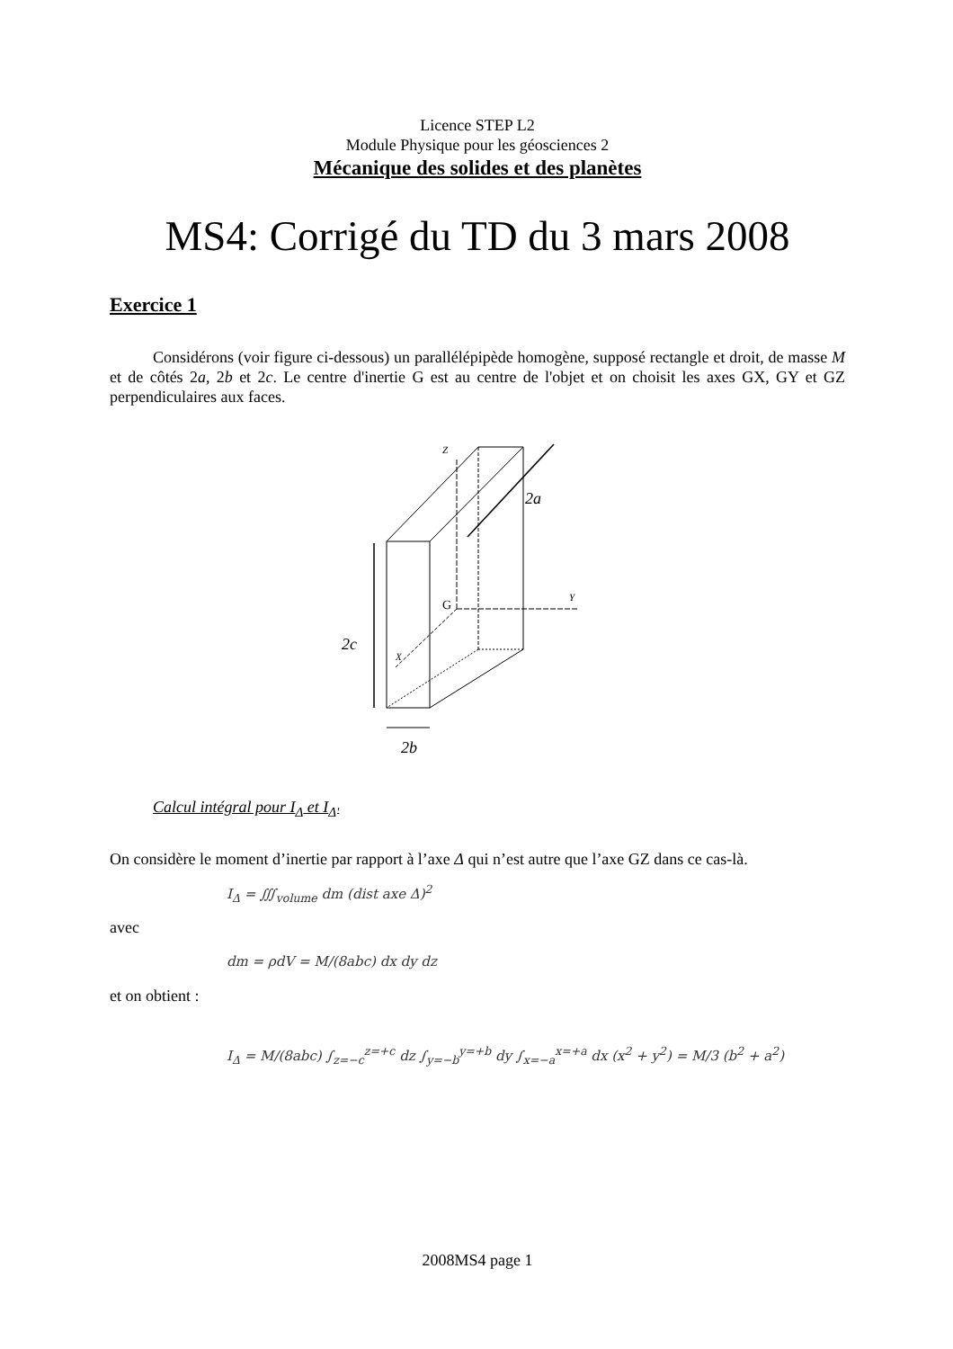Licence STEP L2
Module Physique pour les géosciences 2
Mécanique des solides et des planètes
MS4: Corrigé du TD du 3 mars 2008
Exercice 1
Considérons (voir figure ci-dessous) un parallélépipède homogène, supposé rectangle et droit, de masse M et de côtés 2a, 2b et 2c. Le centre d'inertie G est au centre de l'objet et on choisit les axes GX, GY et GZ perpendiculaires aux faces.
Z
Y
X
G
2a
2c
2b
Calcul intégral pour I<sub>Δ</sub> et I<sub>Δ'</sub>
On considère le moment d’inertie par rapport à l’axe Δ qui n’est autre que l’axe GZ dans ce cas-là.
I<sub>Δ</sub> = ∭<sub>volume</sub> dm (dist axe Δ)<sup>2</sup>
avec
dm = ρdV = M/(8abc) dx dy dz
et on obtient :
I<sub>Δ</sub> = M/(8abc) ∫<sub>z=−c</sub><sup>z=+c</sup> dz ∫<sub>y=−b</sub><sup>y=+b</sup> dy ∫<sub>x=−a</sub><sup>x=+a</sup> dx (x<sup>2</sup> + y<sup>2</sup>) = M/3 (b<sup>2</sup> + a<sup>2</sup>)
2008MS4 page 1